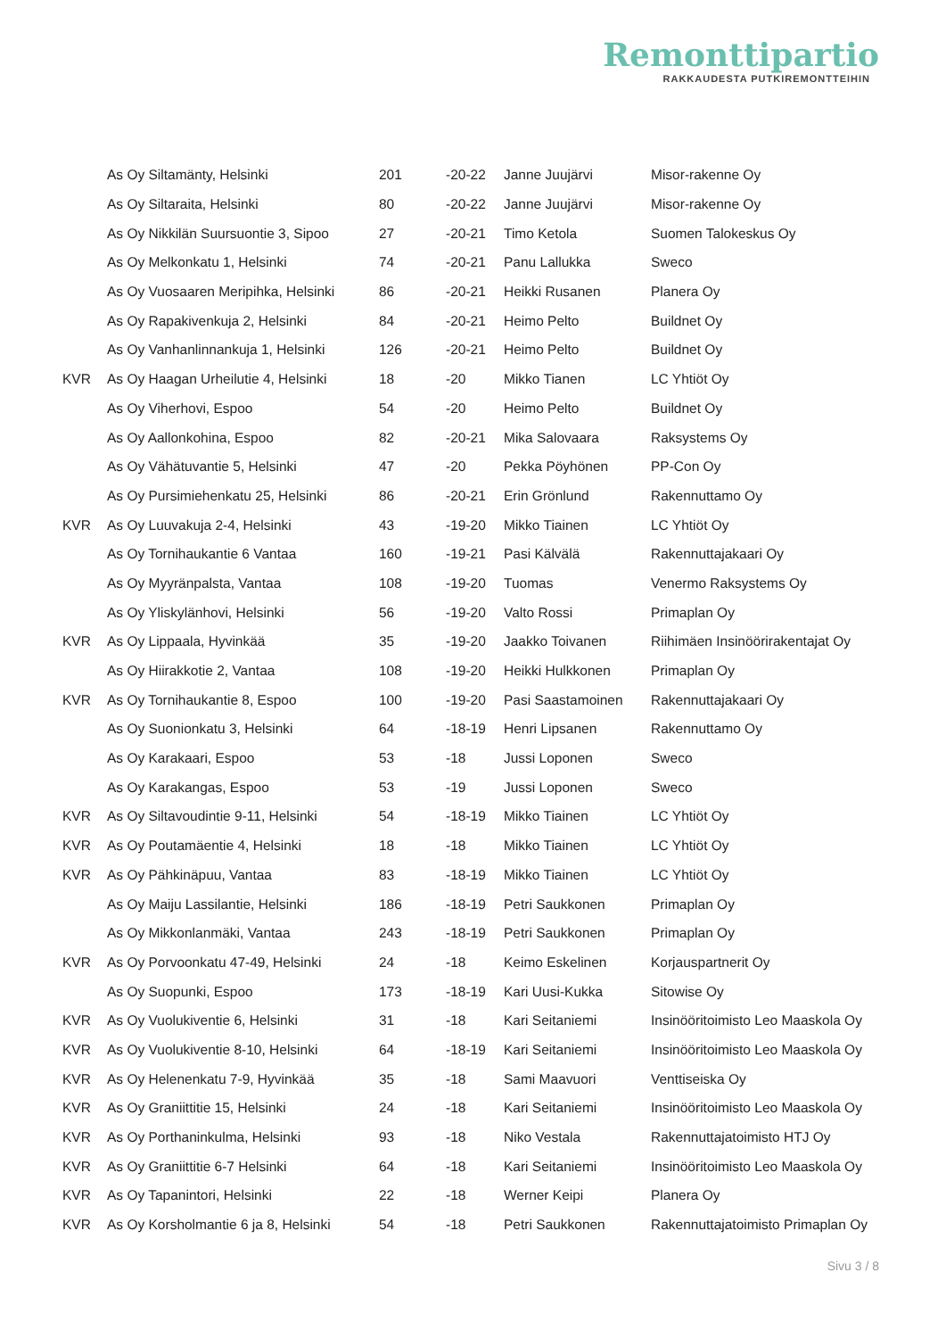Remonttipartio
RAKKAUDESTA PUTKIREMONTTEIHIN
| | As Oy Siltamänty, Helsinki | 201 | -20-22 | Janne Juujärvi | Misor-rakenne Oy |
| | As Oy Siltaraita, Helsinki | 80 | -20-22 | Janne Juujärvi | Misor-rakenne Oy |
| | As Oy Nikkilän Suursuontie 3, Sipoo | 27 | -20-21 | Timo Ketola | Suomen Talokeskus Oy |
| | As Oy Melkonkatu 1, Helsinki | 74 | -20-21 | Panu Lallukka | Sweco |
| | As Oy Vuosaaren Meripihka, Helsinki | 86 | -20-21 | Heikki Rusanen | Planera Oy |
| | As Oy Rapakivenkuja 2, Helsinki | 84 | -20-21 | Heimo Pelto | Buildnet Oy |
| | As Oy Vanhanlinnankuja 1, Helsinki | 126 | -20-21 | Heimo Pelto | Buildnet Oy |
| KVR | As Oy Haagan Urheilutie 4, Helsinki | 18 | -20 | Mikko Tianen | LC Yhtiöt Oy |
| | As Oy Viherhovi, Espoo | 54 | -20 | Heimo Pelto | Buildnet Oy |
| | As Oy Aallonkohina, Espoo | 82 | -20-21 | Mika Salovaara | Raksystems Oy |
| | As Oy Vähätuvantie 5, Helsinki | 47 | -20 | Pekka Pöyhönen | PP-Con Oy |
| | As Oy Pursimiehenkatu 25, Helsinki | 86 | -20-21 | Erin Grönlund | Rakennuttamo Oy |
| KVR | As Oy Luuvakuja 2-4, Helsinki | 43 | -19-20 | Mikko Tiainen | LC Yhtiöt Oy |
| | As Oy Tornihaukantie 6 Vantaa | 160 | -19-21 | Pasi Kälvälä | Rakennuttajakaari Oy |
| | As Oy Myyränpalsta, Vantaa | 108 | -19-20 | Tuomas | Venermo Raksystems Oy |
| | As Oy Yliskylänhovi, Helsinki | 56 | -19-20 | Valto Rossi | Primaplan Oy |
| KVR | As Oy Lippaala, Hyvinkää | 35 | -19-20 | Jaakko Toivanen | Riihimäen Insinöörirakentajat Oy |
| | As Oy Hiirakkotie 2, Vantaa | 108 | -19-20 | Heikki Hulkkonen | Primaplan Oy |
| KVR | As Oy Tornihaukantie 8, Espoo | 100 | -19-20 | Pasi Saastamoinen | Rakennuttajakaari Oy |
| | As Oy Suonionkatu 3, Helsinki | 64 | -18-19 | Henri Lipsanen | Rakennuttamo Oy |
| | As Oy Karakaari, Espoo | 53 | -18 | Jussi Loponen | Sweco |
| | As Oy Karakangas, Espoo | 53 | -19 | Jussi Loponen | Sweco |
| KVR | As Oy Siltavoudintie 9-11, Helsinki | 54 | -18-19 | Mikko Tiainen | LC Yhtiöt Oy |
| KVR | As Oy Poutamäentie 4, Helsinki | 18 | -18 | Mikko Tiainen | LC Yhtiöt Oy |
| KVR | As Oy Pähkinäpuu, Vantaa | 83 | -18-19 | Mikko Tiainen | LC Yhtiöt Oy |
| | As Oy Maiju Lassilantie, Helsinki | 186 | -18-19 | Petri Saukkonen | Primaplan Oy |
| | As Oy Mikkonlanmäki, Vantaa | 243 | -18-19 | Petri Saukkonen | Primaplan Oy |
| KVR | As Oy Porvoonkatu 47-49, Helsinki | 24 | -18 | Keimo Eskelinen | Korjauspartnerit Oy |
| | As Oy Suopunki, Espoo | 173 | -18-19 | Kari Uusi-Kukka | Sitowise Oy |
| KVR | As Oy Vuolukiventie 6, Helsinki | 31 | -18 | Kari Seitaniemi | Insinööritoimisto Leo Maaskola Oy |
| KVR | As Oy Vuolukiventie 8-10, Helsinki | 64 | -18-19 | Kari Seitaniemi | Insinööritoimisto Leo Maaskola Oy |
| KVR | As Oy Helenenkatu 7-9, Hyvinkää | 35 | -18 | Sami Maavuori | Venttiseiska Oy |
| KVR | As Oy Graniittitie 15, Helsinki | 24 | -18 | Kari Seitaniemi | Insinööritoimisto Leo Maaskola Oy |
| KVR | As Oy Porthaninkulma, Helsinki | 93 | -18 | Niko Vestala | Rakennuttajatoimisto HTJ Oy |
| KVR | As Oy Graniittitie 6-7 Helsinki | 64 | -18 | Kari Seitaniemi | Insinööritoimisto Leo Maaskola Oy |
| KVR | As Oy Tapanintori, Helsinki | 22 | -18 | Werner Keipi | Planera Oy |
| KVR | As Oy Korsholmantie 6 ja 8, Helsinki | 54 | -18 | Petri Saukkonen | Rakennuttajatoimisto Primaplan Oy |
Sivu 3 / 8